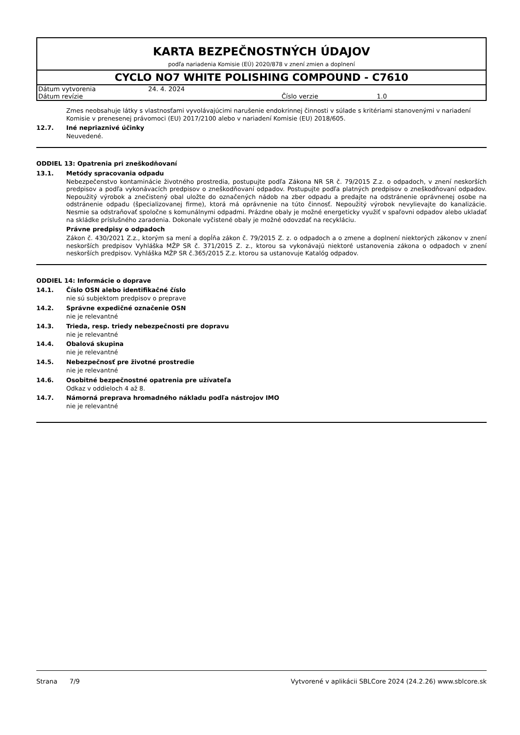KARTA BEZPEČNOSTNÝCH ÚDAJOV
podľa nariadenia Komisie (EÚ) 2020/878 v znení zmien a doplnení
CYCLO NO7 WHITE POLISHING COMPOUND - C7610
| Dátum vytvorenia | 24. 4. 2024 | | |
| Dátum revízie | | Číslo verzie | 1.0 |
Zmes neobsahuje látky s vlastnosťami vyvolávajúcimi narušenie endokrinnej činnosti v súlade s kritériami stanovenými v nariadení Komisie v prenesenej právomoci (EU) 2017/2100 alebo v nariadení Komisie (EU) 2018/605.
12.7. Iné nepriaznivé účinky
Neuvedené.
ODDIEL 13: Opatrenia pri zneškodňovaní
13.1. Metódy spracovania odpadu
Nebezpečenstvo kontaminácie životného prostredia, postupujte podľa Zákona NR SR č. 79/2015 Z.z. o odpadoch, v znení neskorších predpisov a podľa vykonávacích predpisov o zneškodňovaní odpadov. Postupujte podľa platných predpisov o zneškodňovaní odpadov. Nepoužitý výrobok a znečistený obal uložte do označených nádob na zber odpadu a predajte na odstránenie oprávnenej osobe na odstránenie odpadu (špecializovanej firme), ktorá má oprávnenie na túto činnosť. Nepoužitý výrobok nevylievajte do kanalizácie. Nesmie sa odstraňovať spoločne s komunálnymi odpadmi. Prázdne obaly je možné energeticky využiť v spaľovni odpadov alebo ukladať na skládke príslušného zaradenia. Dokonale vyčistené obaly je možné odovzdať na recykláciu.
Právne predpisy o odpadoch
Zákon č. 430/2021 Z.z., ktorým sa mení a dopĺňa zákon č. 79/2015 Z. z. o odpadoch a o zmene a doplnení niektorých zákonov v znení neskorších predpisov Vyhláška MŽP SR č. 371/2015 Z. z., ktorou sa vykonávajú niektoré ustanovenia zákona o odpadoch v znení neskorších predpisov. Vyhláška MŽP SR č.365/2015 Z.z. ktorou sa ustanovuje Katalóg odpadov.
ODDIEL 14: Informácie o doprave
14.1. Číslo OSN alebo identifikačné číslo
nie sú subjektom predpisov o preprave
14.2. Správne expedičné označenie OSN
nie je relevantné
14.3. Trieda, resp. triedy nebezpečnosti pre dopravu
nie je relevantné
14.4. Obalová skupina
nie je relevantné
14.5. Nebezpečnosť pre životné prostredie
nie je relevantné
14.6. Osobitné bezpečnostné opatrenia pre užívateľa
Odkaz v oddieloch 4 až 8.
14.7. Námorná preprava hromadného nákladu podľa nástrojov IMO
nie je relevantné
Strana 7/9 Vytvorené v aplikácii SBLCore 2024 (24.2.26) www.sblcore.sk